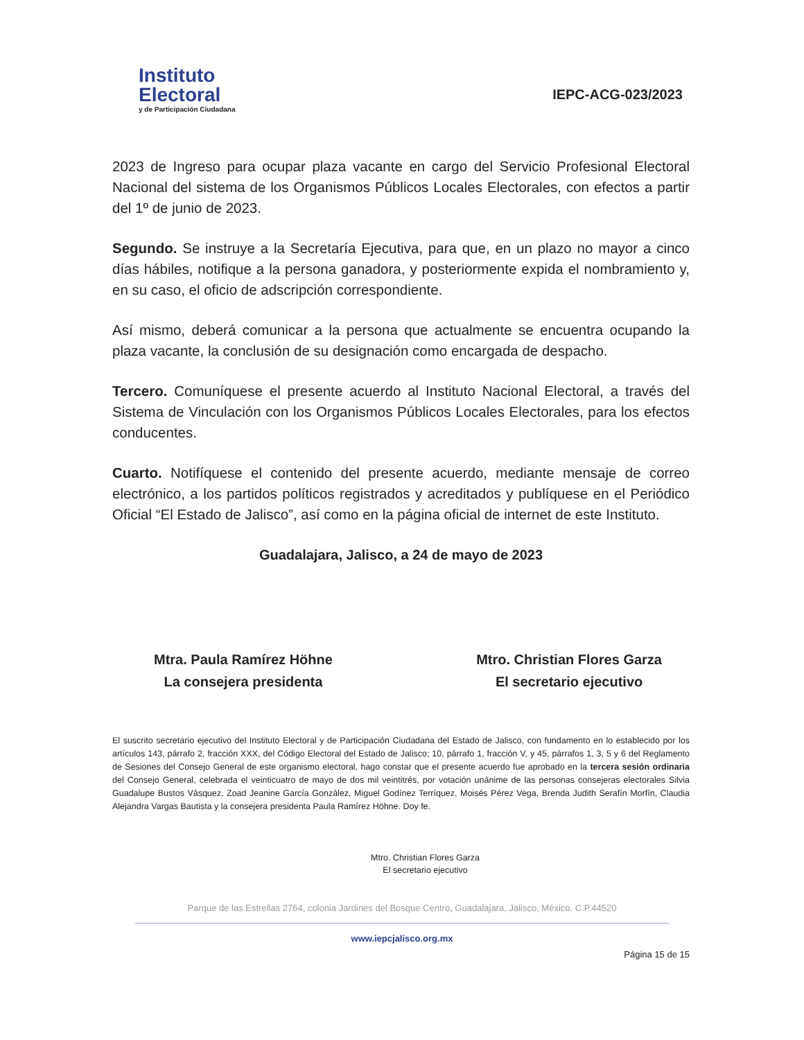Instituto
Electoral
y de Participación Ciudadana
IEPC-ACG-023/2023
2023 de Ingreso para ocupar plaza vacante en cargo del Servicio Profesional Electoral Nacional del sistema de los Organismos Públicos Locales Electorales, con efectos a partir del 1º de junio de 2023.
Segundo. Se instruye a la Secretaría Ejecutiva, para que, en un plazo no mayor a cinco días hábiles, notifique a la persona ganadora, y posteriormente expida el nombramiento y, en su caso, el oficio de adscripción correspondiente.
Así mismo, deberá comunicar a la persona que actualmente se encuentra ocupando la plaza vacante, la conclusión de su designación como encargada de despacho.
Tercero. Comuníquese el presente acuerdo al Instituto Nacional Electoral, a través del Sistema de Vinculación con los Organismos Públicos Locales Electorales, para los efectos conducentes.
Cuarto. Notifíquese el contenido del presente acuerdo, mediante mensaje de correo electrónico, a los partidos políticos registrados y acreditados y publíquese en el Periódico Oficial “El Estado de Jalisco”, así como en la página oficial de internet de este Instituto.
Guadalajara, Jalisco, a 24 de mayo de 2023
Mtra. Paula Ramírez Höhne
La consejera presidenta
Mtro. Christian Flores Garza
El secretario ejecutivo
El suscrito secretario ejecutivo del Instituto Electoral y de Participación Ciudadana del Estado de Jalisco, con fundamento en lo establecido por los artículos 143, párrafo 2, fracción XXX, del Código Electoral del Estado de Jalisco; 10, párrafo 1, fracción V, y 45, párrafos 1, 3, 5 y 6 del Reglamento de Sesiones del Consejo General de este organismo electoral, hago constar que el presente acuerdo fue aprobado en la tercera sesión ordinaria del Consejo General, celebrada el veinticuatro de mayo de dos mil veintitrés, por votación unánime de las personas consejeras electorales Silvia Guadalupe Bustos Vásquez, Zoad Jeanine García González, Miguel Godínez Terríquez, Moisés Pérez Vega, Brenda Judith Serafín Morfín, Claudia Alejandra Vargas Bautista y la consejera presidenta Paula Ramírez Höhne. Doy fe.
Mtro. Christian Flores Garza
El secretario ejecutivo
Parque de las Estrellas 2764, colonia Jardines del Bosque Centro, Guadalajara, Jalisco, México. C.P.44520
www.iepcjalisco.org.mx
Página 15 de 15